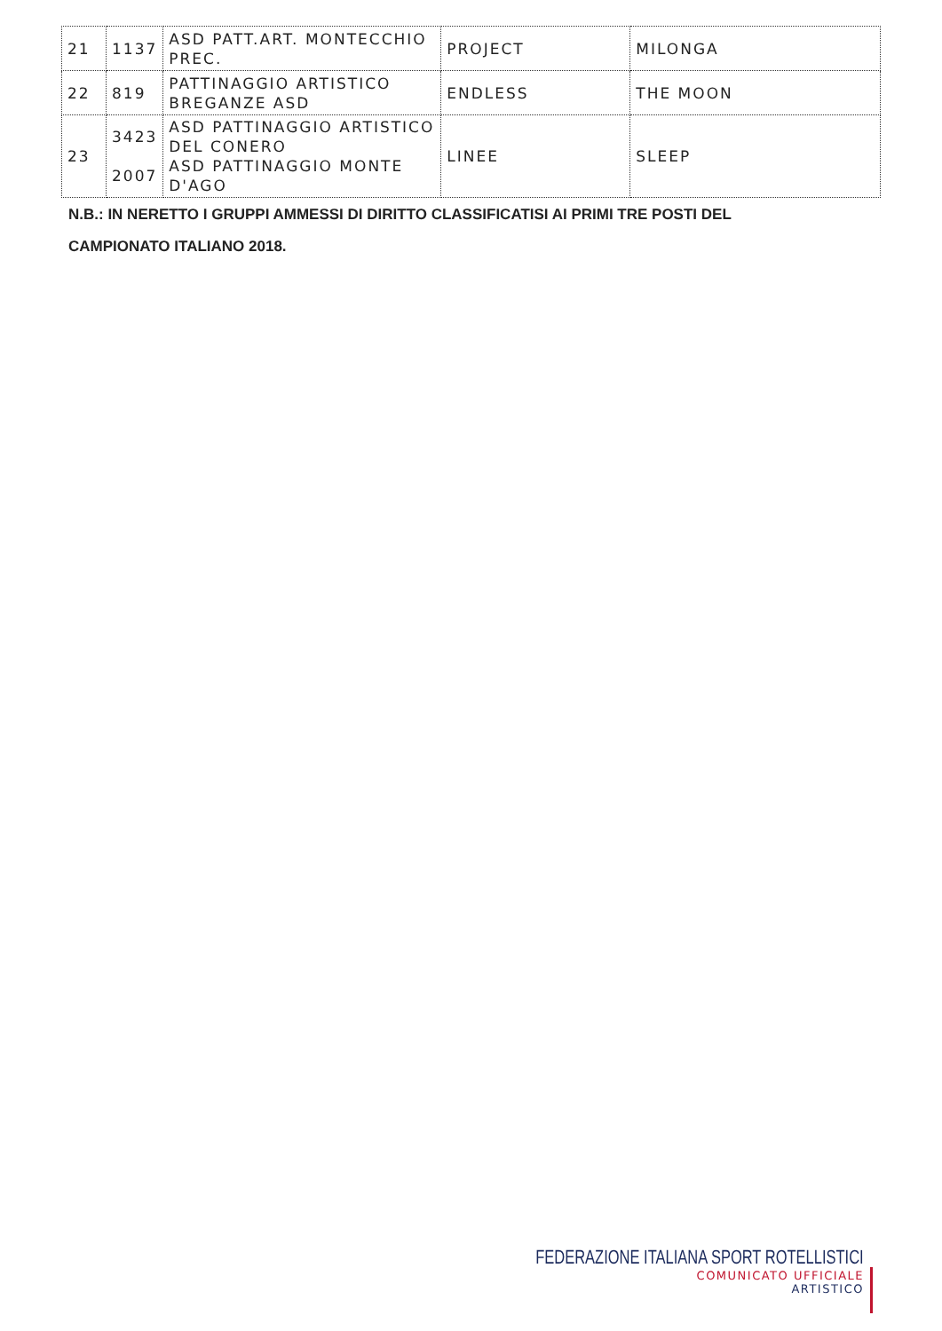| 21 | 1137 | ASD PATT.ART. MONTECCHIO PREC. | PROJECT | MILONGA |
| 22 | 819 | PATTINAGGIO ARTISTICO BREGANZE ASD | ENDLESS | THE MOON |
| 23 | 3423 2007 | ASD PATTINAGGIO ARTISTICO DEL CONERO ASD PATTINAGGIO MONTE D'AGO | LINEE | SLEEP |
N.B.: IN NERETTO I GRUPPI AMMESSI DI DIRITTO CLASSIFICATISI AI PRIMI TRE POSTI DEL
CAMPIONATO ITALIANO 2018.
FEDERAZIONE ITALIANA SPORT ROTELLISTICI
COMUNICATO UFFICIALE
ARTISTICO